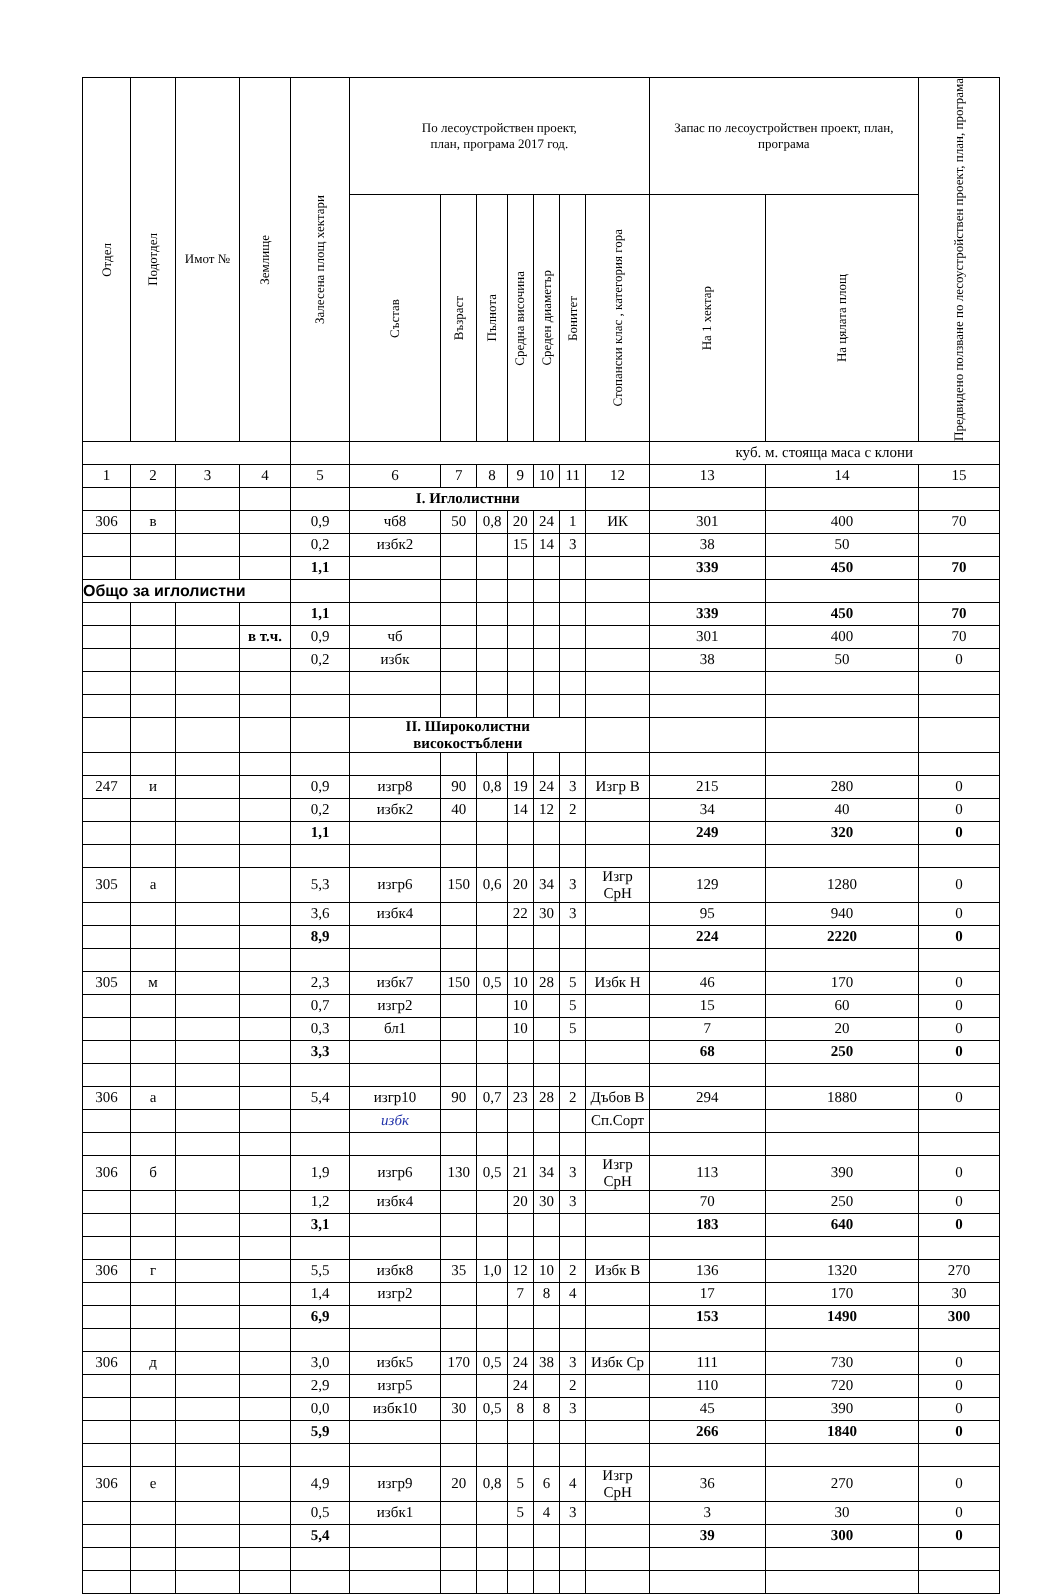| Отдел | Подотдел | Имот № | Землище | Залесена площ хектари | По лесоустройствен проект, план, програма 2017 год. | | | | | | | Запас по лесоустройствен проект, план, програма | | Предвидено ползване по лесоустройствен проект, план, програма |
| --- | --- | --- | --- | --- | --- | --- | --- | --- | --- | --- | --- | --- | --- | --- |
| | | | | | Състав | Възраст | Пълнота | Средна височина | Среден диаметър | Бонитет | Стопански клас , категория гора | На 1 хектар | На цялата площ | |
| | | | | | | | | | | | | куб. м. стояща маса с клони | | |
| 1 | 2 | 3 | 4 | 5 | 6 | 7 | 8 | 9 | 10 | 11 | 12 | 13 | 14 | 15 |
| | | | | | I. Иглолистнни | | | | | | | | | |
| 306 | в | | | 0,9 | чб8 | 50 | 0,8 | 20 | 24 | 1 | ИК | 301 | 400 | 70 |
| | | | | 0,2 | избк2 | | | 15 | 14 | 3 | | 38 | 50 | |
| | | | | 1,1 | | | | | | | | 339 | 450 | 70 |
| Общо за иглолистни | | | | | | | | | | | | | | |
| | | | | 1,1 | | | | | | | | 339 | 450 | 70 |
| | | | в т.ч. | 0,9 | чб | | | | | | | 301 | 400 | 70 |
| | | | | 0,2 | избк | | | | | | | 38 | 50 | 0 |
| | | | | | II. Широколистни високостъблени | | | | | | | | | |
| 247 | и | | | 0,9 | изгр8 | 90 | 0,8 | 19 | 24 | 3 | Изгр В | 215 | 280 | 0 |
| | | | | 0,2 | избк2 | 40 | | 14 | 12 | 2 | | 34 | 40 | 0 |
| | | | | 1,1 | | | | | | | | 249 | 320 | 0 |
| 305 | а | | | 5,3 | изгр6 | 150 | 0,6 | 20 | 34 | 3 | Изгр СрН | 129 | 1280 | 0 |
| | | | | 3,6 | избк4 | | | 22 | 30 | 3 | | 95 | 940 | 0 |
| | | | | 8,9 | | | | | | | | 224 | 2220 | 0 |
| 305 | м | | | 2,3 | избк7 | 150 | 0,5 | 10 | 28 | 5 | Избк Н | 46 | 170 | 0 |
| | | | | 0,7 | изгр2 | | | 10 | | 5 | | 15 | 60 | 0 |
| | | | | 0,3 | бл1 | | | 10 | | 5 | | 7 | 20 | 0 |
| | | | | 3,3 | | | | | | | | 68 | 250 | 0 |
| 306 | а | | | 5,4 | изгр10 | 90 | 0,7 | 23 | 28 | 2 | Дъбов В | 294 | 1880 | 0 |
| | | | | | избк | | | | | | Сп.Сорт | | | |
| 306 | б | | | 1,9 | изгр6 | 130 | 0,5 | 21 | 34 | 3 | Изгр СрН | 113 | 390 | 0 |
| | | | | 1,2 | избк4 | | | 20 | 30 | 3 | | 70 | 250 | 0 |
| | | | | 3,1 | | | | | | | | 183 | 640 | 0 |
| 306 | г | | | 5,5 | избк8 | 35 | 1,0 | 12 | 10 | 2 | Избк В | 136 | 1320 | 270 |
| | | | | 1,4 | изгр2 | | | 7 | 8 | 4 | | 17 | 170 | 30 |
| | | | | 6,9 | | | | | | | | 153 | 1490 | 300 |
| 306 | д | | | 3,0 | избк5 | 170 | 0,5 | 24 | 38 | 3 | Избк Ср | 111 | 730 | 0 |
| | | | | 2,9 | изгр5 | | | 24 | | 2 | | 110 | 720 | 0 |
| | | | | 0,0 | избк10 | 30 | 0,5 | 8 | 8 | 3 | | 45 | 390 | 0 |
| | | | | 5,9 | | | | | | | | 266 | 1840 | 0 |
| 306 | е | | | 4,9 | изгр9 | 20 | 0,8 | 5 | 6 | 4 | Изгр СрН | 36 | 270 | 0 |
| | | | | 0,5 | избк1 | | | 5 | 4 | 3 | | 3 | 30 | 0 |
| | | | | 5,4 | | | | | | | | 39 | 300 | 0 |